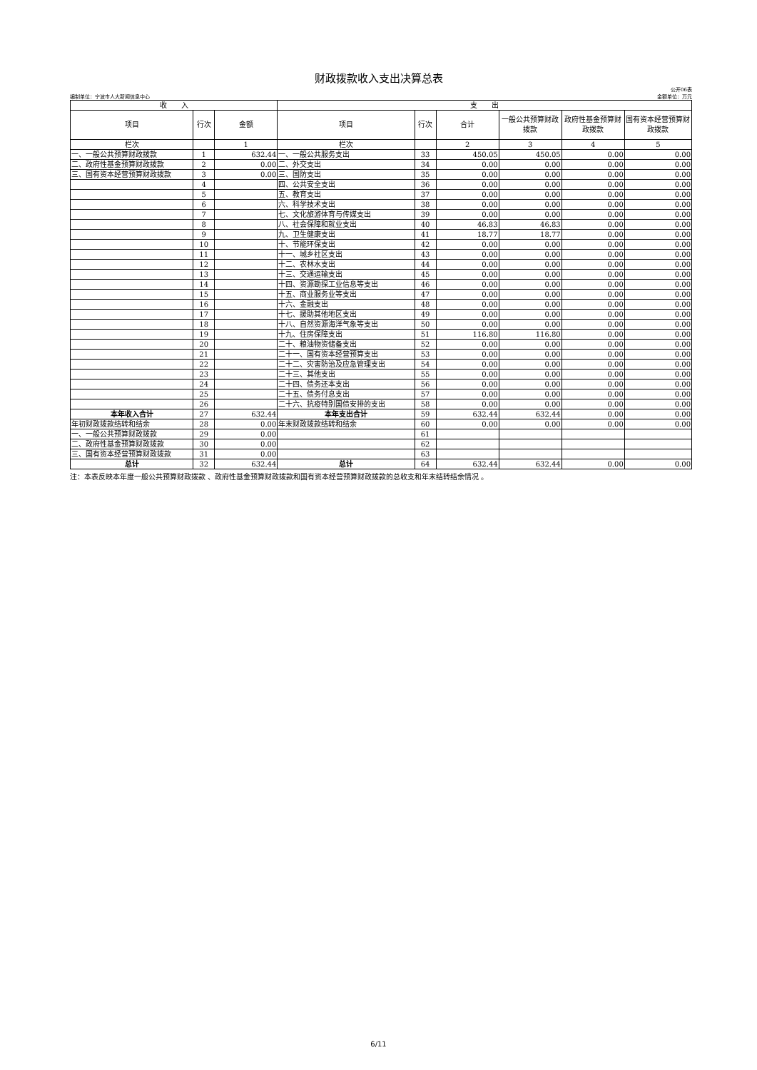财政拨款收入支出决算总表
公开06表
编制单位：宁波市人大新闻信息中心 金额单位：万元
| 收 入 | | | 支 出 | | | | | |
| --- | --- | --- | --- | --- | --- | --- | --- | --- |
| 项目 | 行次 | 金额 | 项目 | 行次 | 合计 | 一般公共预算财政拨款 | 政府性基金预算财政拨款 | 国有资本经营预算财政拨款 |
| 栏次 | | 1 | 栏次 | | 2 | 3 | 4 | 5 |
| 一、一般公共预算财政拨款 | 1 | 632.44 | 一、一般公共服务支出 | 33 | 450.05 | 450.05 | 0.00 | 0.00 |
| 二、政府性基金预算财政拨款 | 2 | 0.00 | 二、外交支出 | 34 | 0.00 | 0.00 | 0.00 | 0.00 |
| 三、国有资本经营预算财政拨款 | 3 | 0.00 | 三、国防支出 | 35 | 0.00 | 0.00 | 0.00 | 0.00 |
| | 4 | | 四、公共安全支出 | 36 | 0.00 | 0.00 | 0.00 | 0.00 |
| | 5 | | 五、教育支出 | 37 | 0.00 | 0.00 | 0.00 | 0.00 |
| | 6 | | 六、科学技术支出 | 38 | 0.00 | 0.00 | 0.00 | 0.00 |
| | 7 | | 七、文化旅游体育与传媒支出 | 39 | 0.00 | 0.00 | 0.00 | 0.00 |
| | 8 | | 八、社会保障和就业支出 | 40 | 46.83 | 46.83 | 0.00 | 0.00 |
| | 9 | | 九、卫生健康支出 | 41 | 18.77 | 18.77 | 0.00 | 0.00 |
| | 10 | | 十、节能环保支出 | 42 | 0.00 | 0.00 | 0.00 | 0.00 |
| | 11 | | 十一、城乡社区支出 | 43 | 0.00 | 0.00 | 0.00 | 0.00 |
| | 12 | | 十二、农林水支出 | 44 | 0.00 | 0.00 | 0.00 | 0.00 |
| | 13 | | 十三、交通运输支出 | 45 | 0.00 | 0.00 | 0.00 | 0.00 |
| | 14 | | 十四、资源勘探工业信息等支出 | 46 | 0.00 | 0.00 | 0.00 | 0.00 |
| | 15 | | 十五、商业服务业等支出 | 47 | 0.00 | 0.00 | 0.00 | 0.00 |
| | 16 | | 十六、金融支出 | 48 | 0.00 | 0.00 | 0.00 | 0.00 |
| | 17 | | 十七、援助其他地区支出 | 49 | 0.00 | 0.00 | 0.00 | 0.00 |
| | 18 | | 十八、自然资源海洋气象等支出 | 50 | 0.00 | 0.00 | 0.00 | 0.00 |
| | 19 | | 十九、住房保障支出 | 51 | 116.80 | 116.80 | 0.00 | 0.00 |
| | 20 | | 二十、粮油物资储备支出 | 52 | 0.00 | 0.00 | 0.00 | 0.00 |
| | 21 | | 二十一、国有资本经营预算支出 | 53 | 0.00 | 0.00 | 0.00 | 0.00 |
| | 22 | | 二十二、灾害防治及应急管理支出 | 54 | 0.00 | 0.00 | 0.00 | 0.00 |
| | 23 | | 二十三、其他支出 | 55 | 0.00 | 0.00 | 0.00 | 0.00 |
| | 24 | | 二十四、债务还本支出 | 56 | 0.00 | 0.00 | 0.00 | 0.00 |
| | 25 | | 二十五、债务付息支出 | 57 | 0.00 | 0.00 | 0.00 | 0.00 |
| | 26 | | 二十六、抗疫特别国债安排的支出 | 58 | 0.00 | 0.00 | 0.00 | 0.00 |
| 本年收入合计 | 27 | 632.44 | 本年支出合计 | 59 | 632.44 | 632.44 | 0.00 | 0.00 |
| 年初财政拨款结转和结余 | 28 | 0.00 | 年末财政拨款结转和结余 | 60 | 0.00 | 0.00 | 0.00 | 0.00 |
| 一、一般公共预算财政拨款 | 29 | 0.00 | | 61 | | | | |
| 二、政府性基金预算财政拨款 | 30 | 0.00 | | 62 | | | | |
| 三、国有资本经营预算财政拨款 | 31 | 0.00 | | 63 | | | | |
| 总计 | 32 | 632.44 | 总计 | 64 | 632.44 | 632.44 | 0.00 | 0.00 |
注：本表反映本年度一般公共预算财政拨款 、政府性基金预算财政拨款和国有资本经营预算财政拨款的总收支和年末结转结余情况 。
6/11